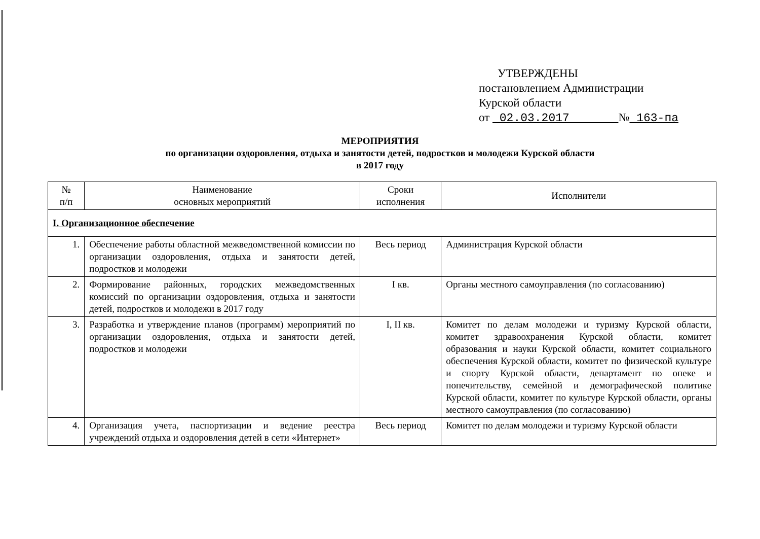УТВЕРЖДЕНЫ
постановлением Администрации
Курской области
от 02.03.2017 № 163-па
МЕРОПРИЯТИЯ
по организации оздоровления, отдыха и занятости детей, подростков и молодежи Курской области
в 2017 году
| № п/п | Наименование основных мероприятий | Сроки исполнения | Исполнители |
| --- | --- | --- | --- |
| I. Организационное обеспечение | | | |
| 1. | Обеспечение работы областной межведомственной комиссии по организации оздоровления, отдыха и занятости детей, подростков и молодежи | Весь период | Администрация Курской области |
| 2. | Формирование районных, городских межведомственных комиссий по организации оздоровления, отдыха и занятости детей, подростков и молодежи в 2017 году | I кв. | Органы местного самоуправления (по согласованию) |
| 3. | Разработка и утверждение планов (программ) мероприятий по организации оздоровления, отдыха и занятости детей, подростков и молодежи | I, II кв. | Комитет по делам молодежи и туризму Курской области, комитет здравоохранения Курской области, комитет образования и науки Курской области, комитет социального обеспечения Курской области, комитет по физической культуре и спорту Курской области, департамент по опеке и попечительству, семейной и демографической политике Курской области, комитет по культуре Курской области, органы местного самоуправления (по согласованию) |
| 4. | Организация учета, паспортизации и ведение реестра учреждений отдыха и оздоровления детей в сети «Интернет» | Весь период | Комитет по делам молодежи и туризму Курской области |